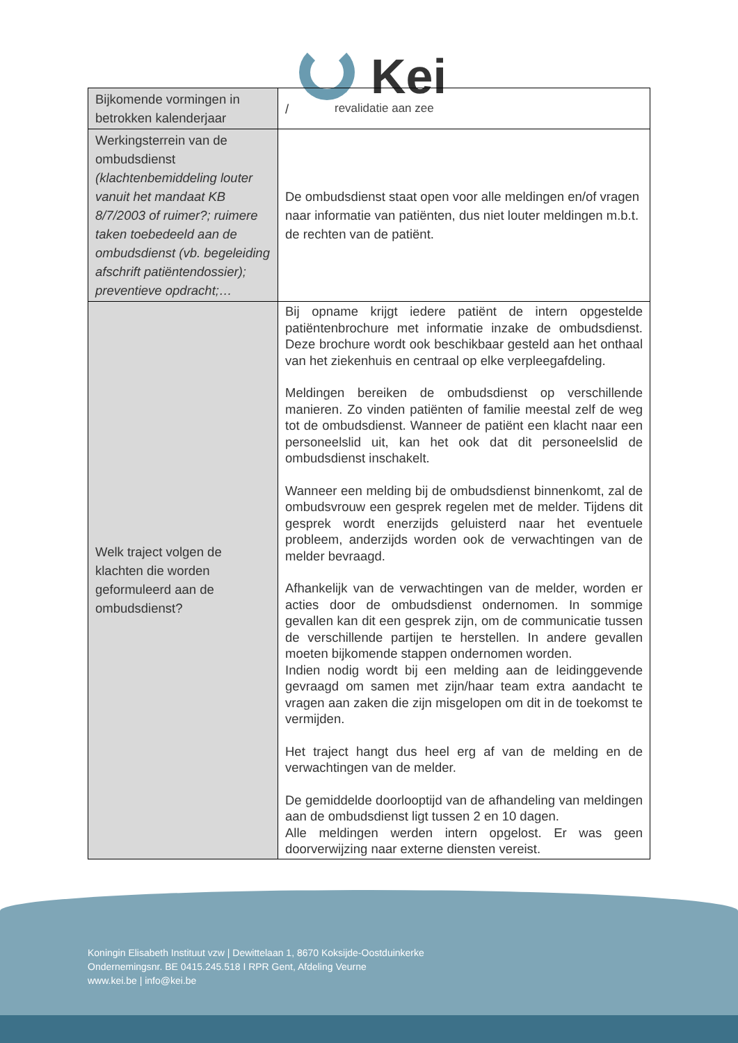Kei
revalidatie aan zee
| Bijkomende vormingen in betrokken kalenderjaar | / |
| Werkingsterrein van de ombudsdienst (klachtenbemiddeling louter vanuit het mandaat KB 8/7/2003 of ruimer?; ruimere taken toebedeeld aan de ombudsdienst (vb. begeleiding afschrift patiëntendossier); preventieve opdracht;… | De ombudsdienst staat open voor alle meldingen en/of vragen naar informatie van patiënten, dus niet louter meldingen m.b.t. de rechten van de patiënt. |
| Welk traject volgen de klachten die worden geformuleerd aan de ombudsdienst? | Bij opname krijgt iedere patiënt de intern opgestelde patiëntenbrochure met informatie inzake de ombudsdienst. Deze brochure wordt ook beschikbaar gesteld aan het onthaal van het ziekenhuis en centraal op elke verpleegafdeling. Meldingen bereiken de ombudsdienst op verschillende manieren. Zo vinden patiënten of familie meestal zelf de weg tot de ombudsdienst. Wanneer de patiënt een klacht naar een personeelslid uit, kan het ook dat dit personeelslid de ombudsdienst inschakelt. Wanneer een melding bij de ombudsdienst binnenkomt, zal de ombudsvrouw een gesprek regelen met de melder. Tijdens dit gesprek wordt enerzijds geluisterd naar het eventuele probleem, anderzijds worden ook de verwachtingen van de melder bevraagd. Afhankelijk van de verwachtingen van de melder, worden er acties door de ombudsdienst ondernomen. In sommige gevallen kan dit een gesprek zijn, om de communicatie tussen de verschillende partijen te herstellen. In andere gevallen moeten bijkomende stappen ondernomen worden. Indien nodig wordt bij een melding aan de leidinggevende gevraagd om samen met zijn/haar team extra aandacht te vragen aan zaken die zijn misgelopen om dit in de toekomst te vermijden. Het traject hangt dus heel erg af van de melding en de verwachtingen van de melder. De gemiddelde doorlooptijd van de afhandeling van meldingen aan de ombudsdienst ligt tussen 2 en 10 dagen. Alle meldingen werden intern opgelost. Er was geen doorverwijzing naar externe diensten vereist. |
Koningin Elisabeth Instituut vzw | Dewittelaan 1, 8670 Koksijde-Oostduinkerke
Ondernemingsnr. BE 0415.245.518 I RPR Gent, Afdeling Veurne
www.kei.be | info@kei.be